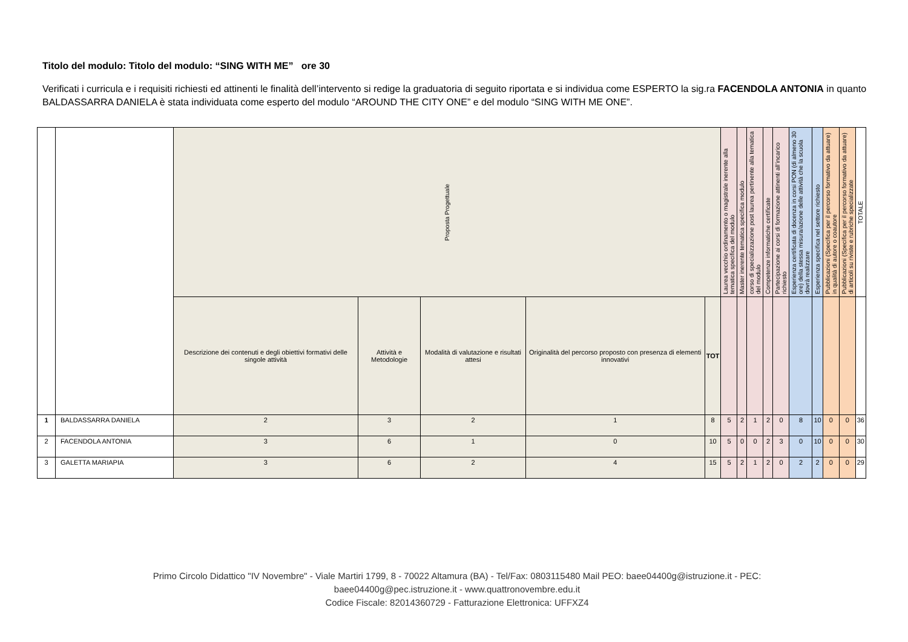Titolo del modulo: Titolo del modulo: “SING WITH ME” ore 30
Verificati i curricula e i requisiti richiesti ed attinenti le finalità dell’intervento si redige la graduatoria di seguito riportata e si individua come ESPERTO la sig.ra FACENDOLA ANTONIA in quanto BALDASSARRA DANIELA è stata individuata come esperto del modulo “AROUND THE CITY ONE” e del modulo “SING WITH ME ONE”.
| | | Proposta Progettuale | | | | | Laurea vecchio ordinamento o magistrale inerente alla tematica specifica del modulo | Master inerente tematica specifica modulo | corso di specializzazione post laurea pertinente alla tematica del modulo | Competenze informatiche certificate | Partecipazione ai corsi di formazione attinenti all’incarico richiesto | Esperienza certificata di docenza in corsi PON (di almeno 30 ore) della stessa misura/azione delle attività che la scuola dovrà realizzare | Esperienza specifica nel settore richiesto | Pubblicazioni (Specifica per il percorso formativo da attuare) in qualità di autore o coautore | Pubblicazioni (Specifica per il percorso formativo da attuare) di articoli su riviste e rubriche specializzate | TOTALE |
| --- | --- | --- | --- | --- | --- | --- | --- | --- | --- | --- | --- | --- | --- | --- | --- | --- |
| | | Descrizione dei contenuti e degli obiettivi formativi delle singole attività | Attività e Metodologie | Modalità di valutazione e risultati attesi | Originalità del percorso proposto con presenza di elementi innovativi | TOT | | | | | | | | | | |
| 1 | BALDASSARRA DANIELA | 2 | 3 | 2 | 1 | 8 | 5 | 2 | 1 | 2 | 0 | 8 | 10 | 0 | 0 | 36 |
| 2 | FACENDOLA ANTONIA | 3 | 6 | 1 | 0 | 10 | 5 | 0 | 0 | 2 | 3 | 0 | 10 | 0 | 0 | 30 |
| 3 | GALETTA MARIAPIA | 3 | 6 | 2 | 4 | 15 | 5 | 2 | 1 | 2 | 0 | 2 | 2 | 0 | 0 | 29 |
Primo Circolo Didattico "IV Novembre" - Viale Martiri 1799, 8 - 70022 Altamura (BA) - Tel/Fax: 0803115480 Mail PEO: baee04400g@istruzione.it - PEC:
baee04400g@pec.istruzione.it - www.quattronovembre.edu.it
Codice Fiscale: 82014360729 - Fatturazione Elettronica: UFFXZ4